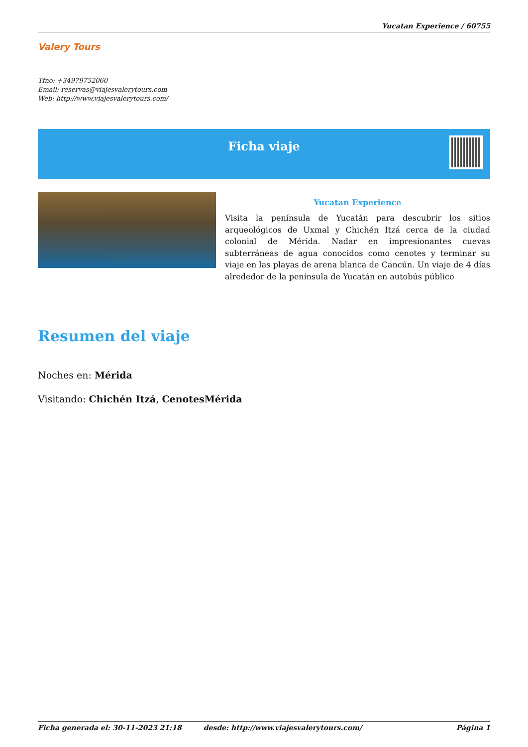Yucatan Experience / 60755
Valery Tours
Tfno: +34979752060
Email: reservas@viajesvalerytours.com
Web: http://www.viajesvalerytours.com/
Ficha viaje
Yucatan Experience
Visita la península de Yucatán para descubrir los sitios arqueológicos de Uxmal y Chichén Itzá cerca de la ciudad colonial de Mérida. Nadar en impresionantes cuevas subterráneas de agua conocidos como cenotes y terminar su viaje en las playas de arena blanca de Cancún. Un viaje de 4 días alrededor de la península de Yucatán en autobús público
Resumen del viaje
Noches en: Mérida
Visitando: Chichén Itzá, CenotesMérida
Ficha generada el: 30-11-2023 21:18 desde: http://www.viajesvalerytours.com/ Página 1